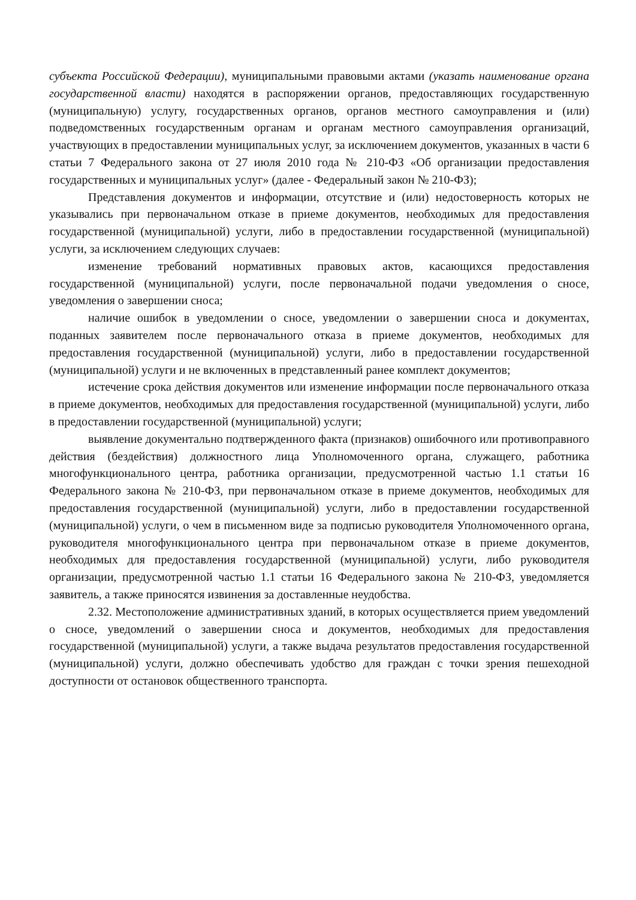субъекта Российской Федерации), муниципальными правовыми актами (указать наименование органа государственной власти) находятся в распоряжении органов, предоставляющих государственную (муниципальную) услугу, государственных органов, органов местного самоуправления и (или) подведомственных государственным органам и органам местного самоуправления организаций, участвующих в предоставлении муниципальных услуг, за исключением документов, указанных в части 6 статьи 7 Федерального закона от 27 июля 2010 года № 210-ФЗ «Об организации предоставления государственных и муниципальных услуг» (далее - Федеральный закон № 210-ФЗ);
Представления документов и информации, отсутствие и (или) недостоверность которых не указывались при первоначальном отказе в приеме документов, необходимых для предоставления государственной (муниципальной) услуги, либо в предоставлении государственной (муниципальной) услуги, за исключением следующих случаев:
изменение требований нормативных правовых актов, касающихся предоставления государственной (муниципальной) услуги, после первоначальной подачи уведомления о сносе, уведомления о завершении сноса;
наличие ошибок в уведомлении о сносе, уведомлении о завершении сноса и документах, поданных заявителем после первоначального отказа в приеме документов, необходимых для предоставления государственной (муниципальной) услуги, либо в предоставлении государственной (муниципальной) услуги и не включенных в представленный ранее комплект документов;
истечение срока действия документов или изменение информации после первоначального отказа в приеме документов, необходимых для предоставления государственной (муниципальной) услуги, либо в предоставлении государственной (муниципальной) услуги;
выявление документально подтвержденного факта (признаков) ошибочного или противоправного действия (бездействия) должностного лица Уполномоченного органа, служащего, работника многофункционального центра, работника организации, предусмотренной частью 1.1 статьи 16 Федерального закона № 210-ФЗ, при первоначальном отказе в приеме документов, необходимых для предоставления государственной (муниципальной) услуги, либо в предоставлении государственной (муниципальной) услуги, о чем в письменном виде за подписью руководителя Уполномоченного органа, руководителя многофункционального центра при первоначальном отказе в приеме документов, необходимых для предоставления государственной (муниципальной) услуги, либо руководителя организации, предусмотренной частью 1.1 статьи 16 Федерального закона № 210-ФЗ, уведомляется заявитель, а также приносятся извинения за доставленные неудобства.
2.32. Местоположение административных зданий, в которых осуществляется прием уведомлений о сносе, уведомлений о завершении сноса и документов, необходимых для предоставления государственной (муниципальной) услуги, а также выдача результатов предоставления государственной (муниципальной) услуги, должно обеспечивать удобство для граждан с точки зрения пешеходной доступности от остановок общественного транспорта.